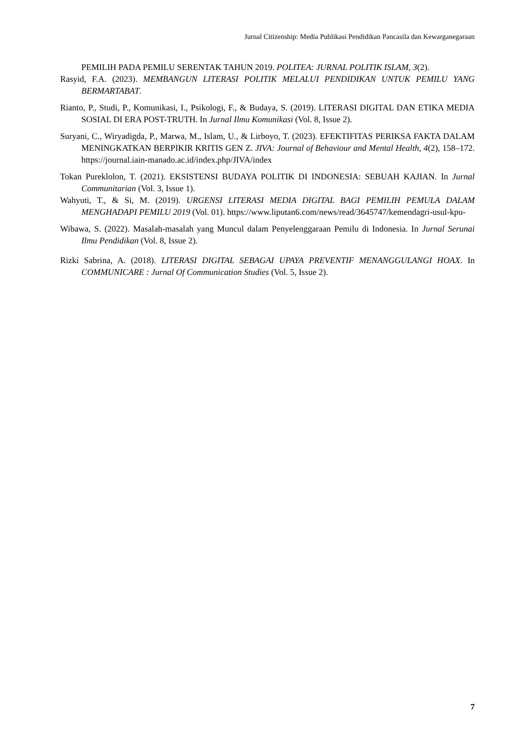Jurnal Citizenship: Media Publikasi Pendidikan Pancasila dan Kewarganegaraan
PEMILIH PADA PEMILU SERENTAK TAHUN 2019. POLITEA: JURNAL POLITIK ISLAM, 3(2).
Rasyid, F.A. (2023). MEMBANGUN LITERASI POLITIK MELALUI PENDIDIKAN UNTUK PEMILU YANG BERMARTABAT.
Rianto, P., Studi, P., Komunikasi, I., Psikologi, F., & Budaya, S. (2019). LITERASI DIGITAL DAN ETIKA MEDIA SOSIAL DI ERA POST-TRUTH. In Jurnal Ilmu Komunikasi (Vol. 8, Issue 2).
Suryani, C., Wiryadigda, P., Marwa, M., Islam, U., & Lirboyo, T. (2023). EFEKTIFITAS PERIKSA FAKTA DALAM MENINGKATKAN BERPIKIR KRITIS GEN Z. JIVA: Journal of Behaviour and Mental Health, 4(2), 158–172. https://journal.iain-manado.ac.id/index.php/JIVA/index
Tokan Pureklolon, T. (2021). EKSISTENSI BUDAYA POLITIK DI INDONESIA: SEBUAH KAJIAN. In Jurnal Communitarian (Vol. 3, Issue 1).
Wahyuti, T., & Si, M. (2019). URGENSI LITERASI MEDIA DIGITAL BAGI PEMILIH PEMULA DALAM MENGHADAPI PEMILU 2019 (Vol. 01). https://www.liputan6.com/news/read/3645747/kemendagri-usul-kpu-
Wibawa, S. (2022). Masalah-masalah yang Muncul dalam Penyelenggaraan Pemilu di Indonesia. In Jurnal Serunai Ilmu Pendidikan (Vol. 8, Issue 2).
Rizki Sabrina, A. (2018). LITERASI DIGITAL SEBAGAI UPAYA PREVENTIF MENANGGULANGI HOAX. In COMMUNICARE : Jurnal Of Communication Studies (Vol. 5, Issue 2).
7